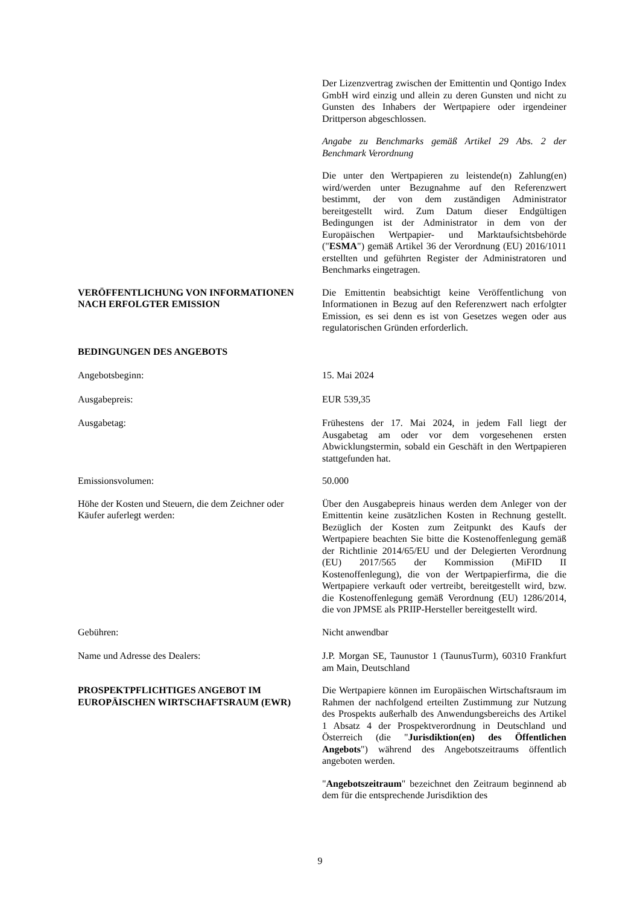Der Lizenzvertrag zwischen der Emittentin und Qontigo Index GmbH wird einzig und allein zu deren Gunsten und nicht zu Gunsten des Inhabers der Wertpapiere oder irgendeiner Drittperson abgeschlossen.
Angabe zu Benchmarks gemäß Artikel 29 Abs. 2 der Benchmark Verordnung
Die unter den Wertpapieren zu leistende(n) Zahlung(en) wird/werden unter Bezugnahme auf den Referenzwert bestimmt, der von dem zuständigen Administrator bereitgestellt wird. Zum Datum dieser Endgültigen Bedingungen ist der Administrator in dem von der Europäischen Wertpapier- und Marktaufsichtsbehörde ("ESMA") gemäß Artikel 36 der Verordnung (EU) 2016/1011 erstellten und geführten Register der Administratoren und Benchmarks eingetragen.
VERÖFFENTLICHUNG VON INFORMATIONEN NACH ERFOLGTER EMISSION
Die Emittentin beabsichtigt keine Veröffentlichung von Informationen in Bezug auf den Referenzwert nach erfolgter Emission, es sei denn es ist von Gesetzes wegen oder aus regulatorischen Gründen erforderlich.
BEDINGUNGEN DES ANGEBOTS
Angebotsbeginn: 15. Mai 2024
Ausgabepreis: EUR 539,35
Ausgabetag: Frühestens der 17. Mai 2024, in jedem Fall liegt der Ausgabetag am oder vor dem vorgesehenen ersten Abwicklungstermin, sobald ein Geschäft in den Wertpapieren stattgefunden hat.
Emissionsvolumen: 50.000
Höhe der Kosten und Steuern, die dem Zeichner oder Käufer auferlegt werden:
Über den Ausgabepreis hinaus werden dem Anleger von der Emittentin keine zusätzlichen Kosten in Rechnung gestellt. Bezüglich der Kosten zum Zeitpunkt des Kaufs der Wertpapiere beachten Sie bitte die Kostenoffenlegung gemäß der Richtlinie 2014/65/EU und der Delegierten Verordnung (EU) 2017/565 der Kommission (MiFID II Kostenoffenlegung), die von der Wertpapierfirma, die die Wertpapiere verkauft oder vertreibt, bereitgestellt wird, bzw. die Kostenoffenlegung gemäß Verordnung (EU) 1286/2014, die von JPMSE als PRIIP-Hersteller bereitgestellt wird.
Gebühren: Nicht anwendbar
Name und Adresse des Dealers: J.P. Morgan SE, Taunustor 1 (TaunusTurm), 60310 Frankfurt am Main, Deutschland
PROSPEKTPFLICHTIGES ANGEBOT IM EUROPÄISCHEN WIRTSCHAFTSRAUM (EWR)
Die Wertpapiere können im Europäischen Wirtschaftsraum im Rahmen der nachfolgend erteilten Zustimmung zur Nutzung des Prospekts außerhalb des Anwendungsbereichs des Artikel 1 Absatz 4 der Prospektverordnung in Deutschland und Österreich (die "Jurisdiktion(en) des Öffentlichen Angebots") während des Angebotszeitraums öffentlich angeboten werden.
"Angebotszeitraum" bezeichnet den Zeitraum beginnend ab dem für die entsprechende Jurisdiktion des
9